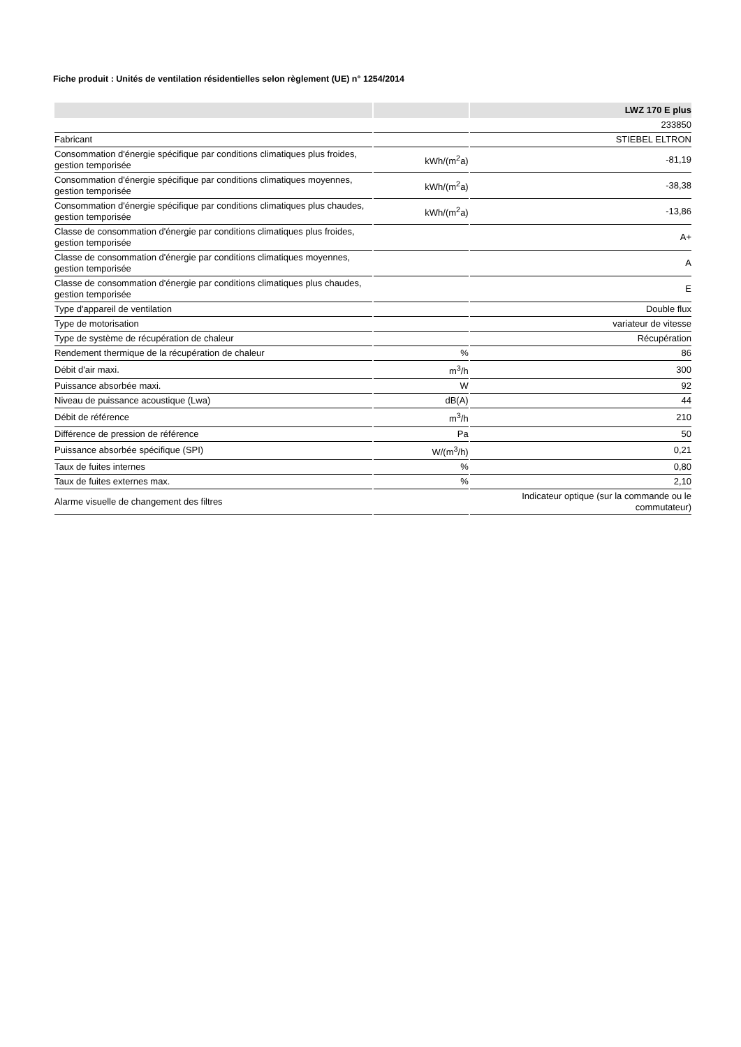Fiche produit : Unités de ventilation résidentielles selon règlement (UE) n° 1254/2014
| | | LWZ 170 E plus |
| --- | --- | --- |
| | | 233850 |
| Fabricant | | STIEBEL ELTRON |
| Consommation d'énergie spécifique par conditions climatiques plus froides, gestion temporisée | kWh/(m<sup>2</sup>a) | -81,19 |
| Consommation d'énergie spécifique par conditions climatiques moyennes, gestion temporisée | kWh/(m<sup>2</sup>a) | -38,38 |
| Consommation d'énergie spécifique par conditions climatiques plus chaudes, gestion temporisée | kWh/(m<sup>2</sup>a) | -13,86 |
| Classe de consommation d'énergie par conditions climatiques plus froides, gestion temporisée | | A+ |
| Classe de consommation d'énergie par conditions climatiques moyennes, gestion temporisée | | A |
| Classe de consommation d'énergie par conditions climatiques plus chaudes, gestion temporisée | | E |
| Type d'appareil de ventilation | | Double flux |
| Type de motorisation | | variateur de vitesse |
| Type de système de récupération de chaleur | | Récupération |
| Rendement thermique de la récupération de chaleur | % | 86 |
| Débit d'air maxi. | m<sup>3</sup>/h | 300 |
| Puissance absorbée maxi. | W | 92 |
| Niveau de puissance acoustique (Lwa) | dB(A) | 44 |
| Débit de référence | m<sup>3</sup>/h | 210 |
| Différence de pression de référence | Pa | 50 |
| Puissance absorbée spécifique (SPI) | W/(m<sup>3</sup>/h) | 0,21 |
| Taux de fuites internes | % | 0,80 |
| Taux de fuites externes max. | % | 2,10 |
| Alarme visuelle de changement des filtres | | Indicateur optique (sur la commande ou le commutateur) |